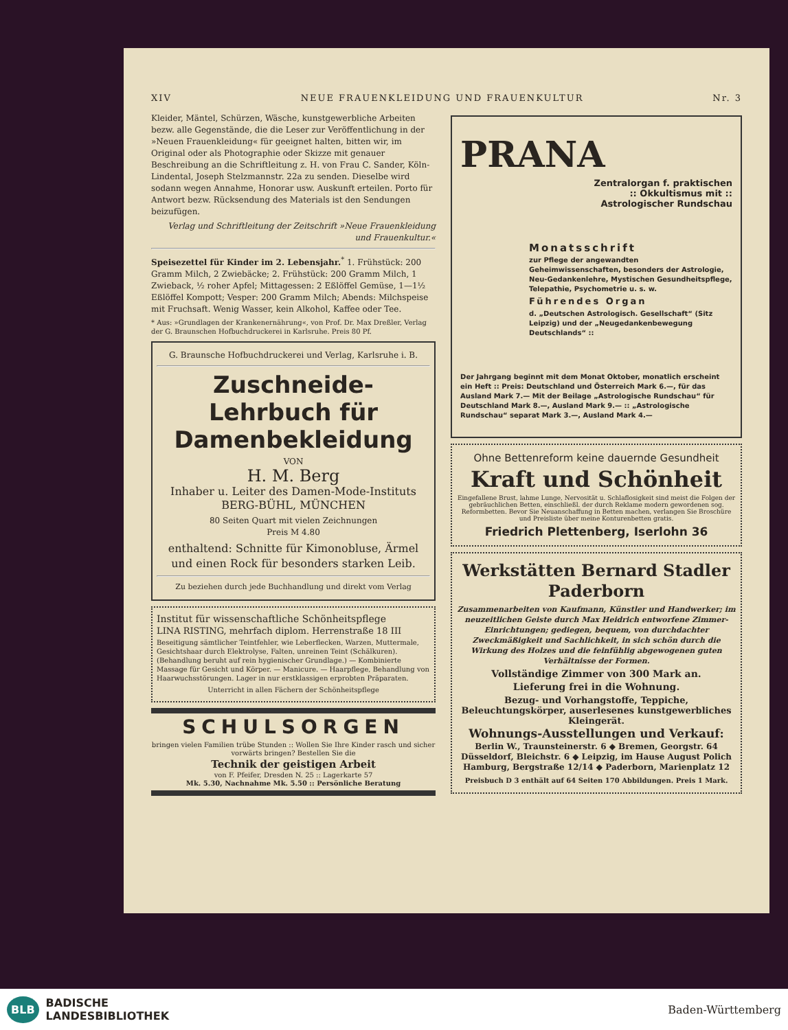XIV NEUE FRAUENKLEIDUNG UND FRAUENKULTUR Nr. 3
Kleider, Mäntel, Schürzen, Wäsche, kunstgewerbliche Arbeiten bezw. alle Gegenstände, die die Leser zur Veröffentlichung in der »Neuen Frauenkleidung« für geeignet halten, bitten wir, im Original oder als Photographie oder Skizze mit genauer Beschreibung an die Schriftleitung z. H. von Frau C. Sander, Köln-Lindental, Joseph Stelzmannstr. 22a zu senden. Dieselbe wird sodann wegen Annahme, Honorar usw. Auskunft erteilen. Porto für Antwort bezw. Rücksendung des Materials ist den Sendungen beizufügen.
Verlag und Schriftleitung der Zeitschrift »Neue Frauenkleidung und Frauenkultur.«
Speisezettel für Kinder im 2. Lebensjahr.<sup>*</sup> 1. Frühstück: 200 Gramm Milch, 2 Zwiebäcke; 2. Frühstück: 200 Gramm Milch, 1 Zwieback, ½ roher Apfel; Mittagessen: 2 Eßlöffel Gemüse, 1—1½ Eßlöffel Kompott; Vesper: 200 Gramm Milch; Abends: Milchspeise mit Fruchsaft. Wenig Wasser, kein Alkohol, Kaffee oder Tee.
* Aus: »Grundlagen der Krankenernährung«, von Prof. Dr. Max Dreßler, Verlag der G. Braunschen Hofbuchdruckerei in Karlsruhe. Preis 80 Pf.
G. Braunsche Hofbuchdruckerei und Verlag, Karlsruhe i. B.
Zuschneide-Lehrbuch für Damenbekleidung
VON
H. M. Berg
Inhaber u. Leiter des Damen-Mode-Instituts BERG-BÜHL, MÜNCHEN
80 Seiten Quart mit vielen Zeichnungen
Preis M 4.80
enthaltend: Schnitte für Kimonobluse, Ärmel und einen Rock für besonders starken Leib.
Zu beziehen durch jede Buchhandlung und direkt vom Verlag
Institut für wissenschaftliche Schönheitspflege
LINA RISTING, mehrfach diplom. Herrenstraße 18 III
Beseitigung sämtlicher Teintfehler, wie Leberflecken, Warzen, Muttermale, Gesichtshaar durch Elektrolyse, Falten, unreinen Teint (Schälkuren). (Behandlung beruht auf rein hygienischer Grundlage.) — Kombinierte Massage für Gesicht und Körper. — Manicure. — Haarpflege, Behandlung von Haarwuchsstörungen. Lager in nur erstklassigen erprobten Präparaten.
Unterricht in allen Fächern der Schönheitspflege
SCHULSORGEN
bringen vielen Familien trübe Stunden :: Wollen Sie Ihre Kinder rasch und sicher vorwärts bringen? Bestellen Sie die
Technik der geistigen Arbeit
von F. Pfeifer, Dresden N. 25 :: Lagerkarte 57
Mk. 5.30, Nachnahme Mk. 5.50 :: Persönliche Beratung
PRANA
Zentralorgan f. praktischen
:: Okkultismus mit ::
Astrologischer Rundschau
Monatsschrift
zur Pflege der angewandten Geheimwissenschaften, besonders der Astrologie, Neu-Gedankenlehre, Mystischen Gesundheitspflege, Telepathie, Psychometrie u. s. w.
Führendes Organ
d. „Deutschen Astrologisch. Gesellschaft“ (Sitz Leipzig) und der „Neugedankenbewegung Deutschlands“ ::
Der Jahrgang beginnt mit dem Monat Oktober, monatlich erscheint ein Heft :: Preis: Deutschland und Österreich Mark 6.—, für das Ausland Mark 7.— Mit der Beilage „Astrologische Rundschau“ für Deutschland Mark 8.—, Ausland Mark 9.— :: „Astrologische Rundschau“ separat Mark 3.—, Ausland Mark 4.—
Ohne Bettenreform keine dauernde Gesundheit
Kraft und Schönheit
Eingefallene Brust, lahme Lunge, Nervosität u. Schlaflosigkeit sind meist die Folgen der gebräuchlichen Betten, einschließl. der durch Reklame modern gewordenen sog. Reformbetten. Bevor Sie Neuanschaffung in Betten machen, verlangen Sie Broschüre und Preisliste über meine Konturenbetten gratis.
Friedrich Plettenberg, Iserlohn 36
Werkstätten Bernard Stadler Paderborn
Zusammenarbeiten von Kaufmann, Künstler und Handwerker; im neuzeitlichen Geiste durch Max Heidrich entworfene Zimmer-Einrichtungen; gediegen, bequem, von durchdachter Zweckmäßigkeit und Sachlichkeit, in sich schön durch die Wirkung des Holzes und die feinfühlig abgewogenen guten Verhältnisse der Formen.
Vollständige Zimmer von 300 Mark an.
Lieferung frei in die Wohnung.
Bezug- und Vorhangstoffe, Teppiche, Beleuchtungskörper, auserlesenes kunstgewerbliches Kleingerät.
Wohnungs-Ausstellungen und Verkauf:
Berlin W., Traunsteinerstr. 6 ◆ Bremen, Georgstr. 64 Düsseldorf, Bleichstr. 6 ◆ Leipzig, im Hause August Polich Hamburg, Bergstraße 12/14 ◆ Paderborn, Marienplatz 12
Preisbuch D 3 enthält auf 64 Seiten 170 Abbildungen. Preis 1 Mark.
BLB BADISCHE
LANDESBIBLIOTHEK
Baden-Württemberg